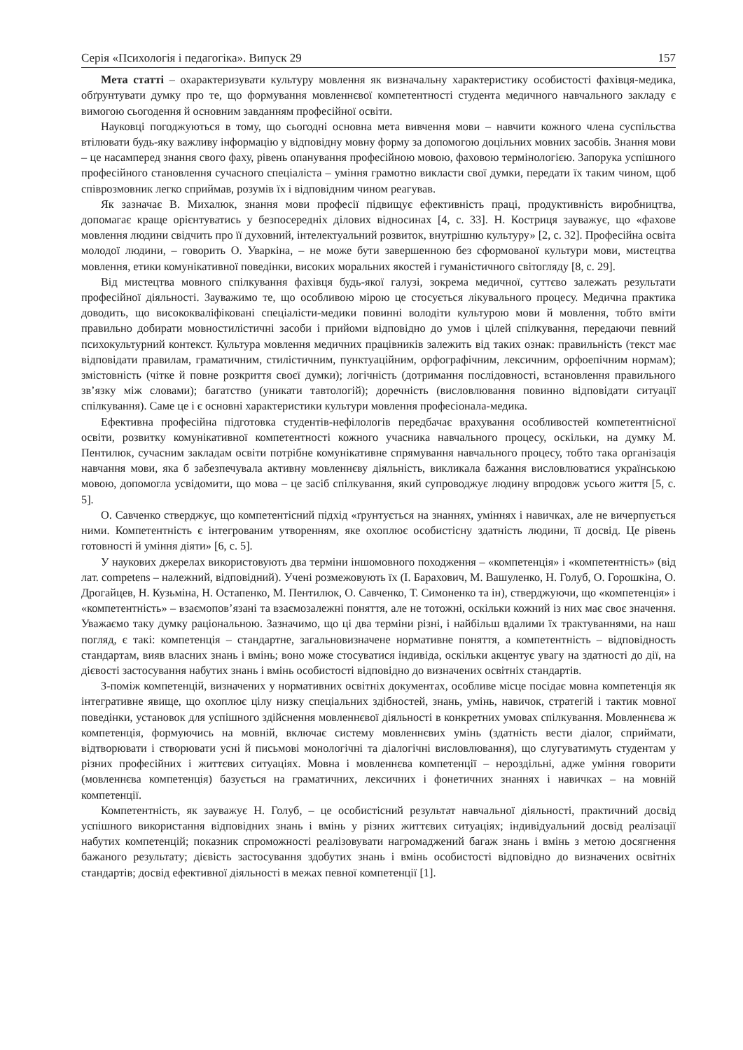Серія «Психологія і педагогіка». Випуск 29 157
Мета статті – охарактеризувати культуру мовлення як визначальну характеристику особистості фахівця-медика, обґрунтувати думку про те, що формування мовленнєвої компетентності студента медичного навчального закладу є вимогою сьогодення й основним завданням професійної освіти.
Науковці погоджуються в тому, що сьогодні основна мета вивчення мови – навчити кожного члена суспільства втілювати будь-яку важливу інформацію у відповідну мовну форму за допомогою доцільних мовних засобів. Знання мови – це насамперед знання свого фаху, рівень опанування професійною мовою, фаховою термінологією. Запорука успішного професійного становлення сучасного спеціаліста – уміння грамотно викласти свої думки, передати їх таким чином, щоб співрозмовник легко сприймав, розумів їх і відповідним чином реагував.
Як зазначає В. Михалюк, знання мови професії підвищує ефективність праці, продуктивність виробництва, допомагає краще орієнтуватись у безпосередніх ділових відносинах [4, с. 33]. Н. Костриця зауважує, що «фахове мовлення людини свідчить про її духовний, інтелектуальний розвиток, внутрішню культуру» [2, с. 32]. Професійна освіта молодої людини, – говорить О. Уваркіна, – не може бути завершенною без сформованої культури мови, мистецтва мовлення, етики комунікативної поведінки, високих моральних якостей і гуманістичного світогляду [8, с. 29].
Від мистецтва мовного спілкування фахівця будь-якої галузі, зокрема медичної, суттєво залежать результати професійної діяльності. Зауважимо те, що особливою мірою це стосується лікувального процесу. Медична практика доводить, що висококваліфіковані спеціалісти-медики повинні володіти культурою мови й мовлення, тобто вміти правильно добирати мовностилістичні засоби і прийоми відповідно до умов і цілей спілкування, передаючи певний психокультурний контекст. Культура мовлення медичних працівників залежить від таких ознак: правильність (текст має відповідати правилам, граматичним, стилістичним, пунктуаційним, орфографічним, лексичним, орфоепічним нормам); змістовність (чітке й повне розкриття своєї думки); логічність (дотримання послідовності, встановлення правильного зв’язку між словами); багатство (уникати тавтологій); доречність (висловлювання повинно відповідати ситуації спілкування). Саме це і є основні характеристики культури мовлення професіонала-медика.
Ефективна професійна підготовка студентів-нефілологів передбачає врахування особливостей компетентнісної освіти, розвитку комунікативної компетентності кожного учасника навчального процесу, оскільки, на думку М. Пентилюк, сучасним закладам освіти потрібне комунікативне спрямування навчального процесу, тобто така організація навчання мови, яка б забезпечувала активну мовленнєву діяльність, викликала бажання висловлюватися українською мовою, допомогла усвідомити, що мова – це засіб спілкування, який супроводжує людину впродовж усього життя [5, с. 5].
О. Савченко стверджує, що компетентісний підхід «ґрунтується на знаннях, уміннях і навичках, але не вичерпується ними. Компетентність є інтегрованим утворенням, яке охоплює особистісну здатність людини, її досвід. Це рівень готовності й уміння діяти» [6, с. 5].
У наукових джерелах використовують два терміни іншомовного походження – «компетенція» і «компетентність» (від лат. competens – належний, відповідний). Учені розмежовують їх (І. Барахович, М. Вашуленко, Н. Голуб, О. Горошкіна, О. Дрогайцев, Н. Кузьміна, Н. Остапенко, М. Пентилюк, О. Савченко, Т. Симоненко та ін), стверджуючи, що «компетенція» і «компетентність» – взаємопов’язані та взаємозалежні поняття, але не тотожні, оскільки кожний із них має своє значення. Уважаємо таку думку раціональною. Зазначимо, що ці два терміни різні, і найбільш вдалими їх трактуваннями, на наш погляд, є такі: компетенція – стандартне, загальновизначене нормативне поняття, а компетентність – відповідность стандартам, вияв власних знань і вмінь; воно може стосуватися індивіда, оскільки акцентує увагу на здатності до дії, на дієвості застосування набутих знань і вмінь особистості відповідно до визначених освітніх стандартів.
З-поміж компетенцій, визначених у нормативних освітніх документах, особливе місце посідає мовна компетенція як інтегративне явище, що охоплює цілу низку спеціальних здібностей, знань, умінь, навичок, стратегій і тактик мовної поведінки, установок для успішного здійснення мовленнєвої діяльності в конкретних умовах спілкування. Мовленнєва ж компетенція, формуючись на мовній, включає систему мовленнєвих умінь (здатність вести діалог, сприймати, відтворювати і створювати усні й письмові монологічні та діалогічні висловлювання), що слугуватимуть студентам у різних професійних і життєвих ситуаціях. Мовна і мовленнєва компетенції – нероздільні, адже уміння говорити (мовленнєва компетенція) базується на граматичних, лексичних і фонетичних знаннях і навичках – на мовній компетенції.
Компетентність, як зауважує Н. Голуб, – це особистісний результат навчальної діяльності, практичний досвід успішного використання відповідних знань і вмінь у різних життєвих ситуаціях; індивідуальний досвід реалізації набутих компетенцій; показник спроможності реалізовувати нагромаджений багаж знань і вмінь з метою досягнення бажаного результату; дієвість застосування здобутих знань і вмінь особистості відповідно до визначених освітніх стандартів; досвід ефективної діяльності в межах певної компетенції [1].